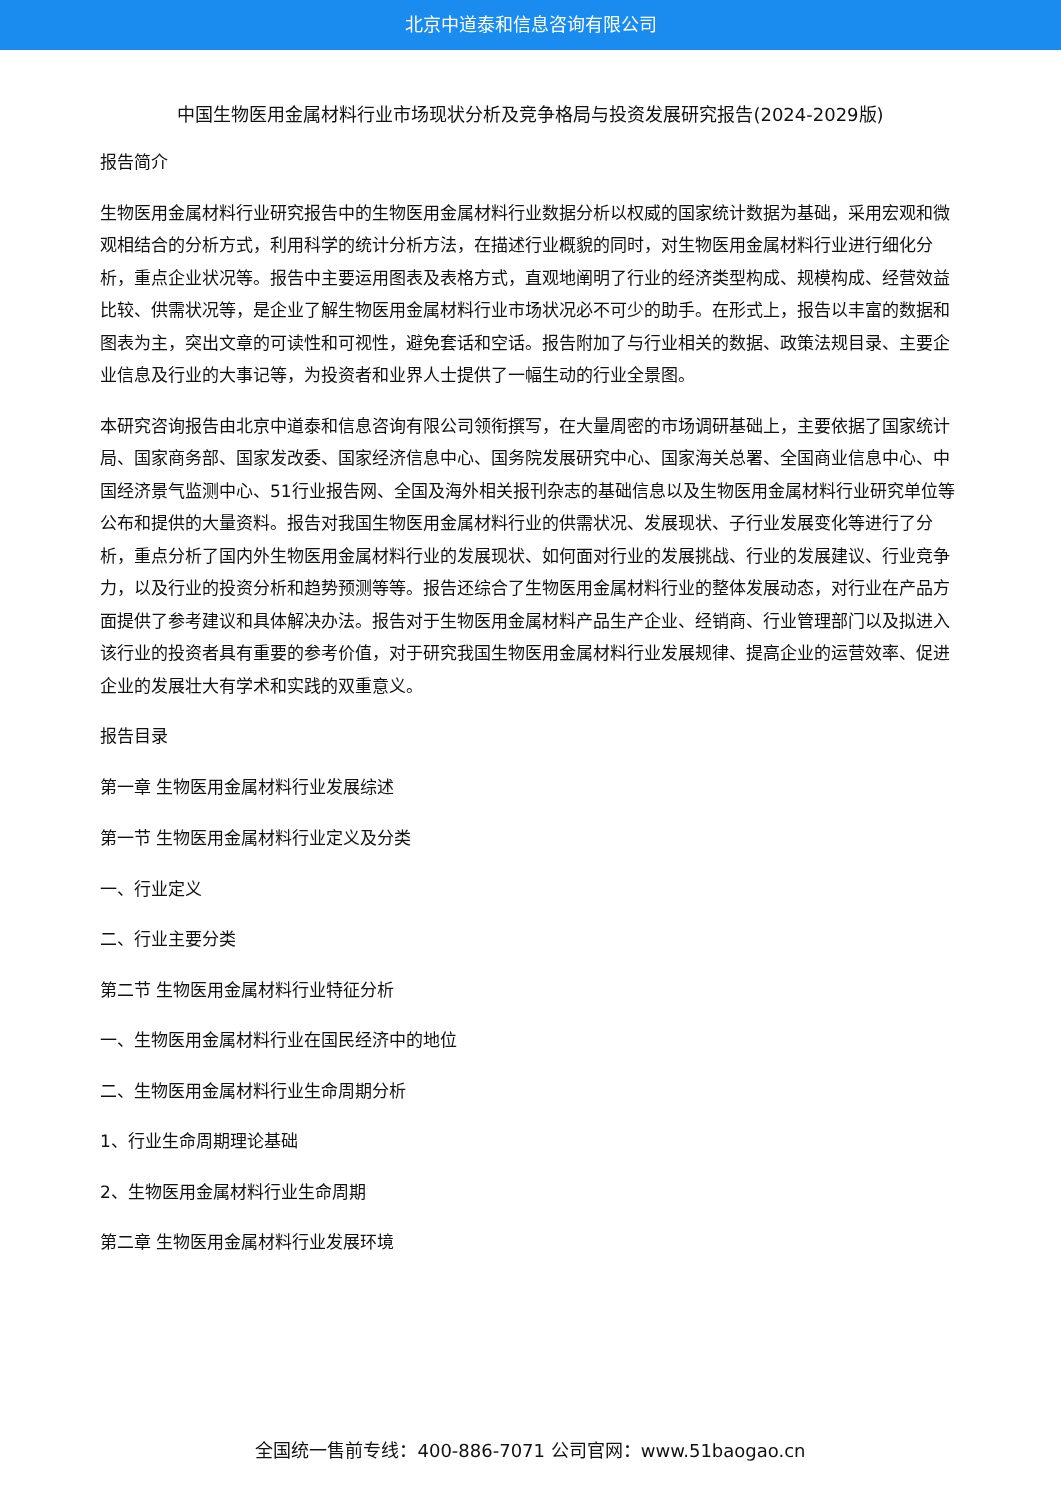北京中道泰和信息咨询有限公司
中国生物医用金属材料行业市场现状分析及竞争格局与投资发展研究报告(2024-2029版)
报告简介
生物医用金属材料行业研究报告中的生物医用金属材料行业数据分析以权威的国家统计数据为基础，采用宏观和微观相结合的分析方式，利用科学的统计分析方法，在描述行业概貌的同时，对生物医用金属材料行业进行细化分析，重点企业状况等。报告中主要运用图表及表格方式，直观地阐明了行业的经济类型构成、规模构成、经营效益比较、供需状况等，是企业了解生物医用金属材料行业市场状况必不可少的助手。在形式上，报告以丰富的数据和图表为主，突出文章的可读性和可视性，避免套话和空话。报告附加了与行业相关的数据、政策法规目录、主要企业信息及行业的大事记等，为投资者和业界人士提供了一幅生动的行业全景图。
本研究咨询报告由北京中道泰和信息咨询有限公司领衔撰写，在大量周密的市场调研基础上，主要依据了国家统计局、国家商务部、国家发改委、国家经济信息中心、国务院发展研究中心、国家海关总署、全国商业信息中心、中国经济景气监测中心、51行业报告网、全国及海外相关报刊杂志的基础信息以及生物医用金属材料行业研究单位等公布和提供的大量资料。报告对我国生物医用金属材料行业的供需状况、发展现状、子行业发展变化等进行了分析，重点分析了国内外生物医用金属材料行业的发展现状、如何面对行业的发展挑战、行业的发展建议、行业竞争力，以及行业的投资分析和趋势预测等等。报告还综合了生物医用金属材料行业的整体发展动态，对行业在产品方面提供了参考建议和具体解决办法。报告对于生物医用金属材料产品生产企业、经销商、行业管理部门以及拟进入该行业的投资者具有重要的参考价值，对于研究我国生物医用金属材料行业发展规律、提高企业的运营效率、促进企业的发展壮大有学术和实践的双重意义。
报告目录
第一章 生物医用金属材料行业发展综述
第一节 生物医用金属材料行业定义及分类
一、行业定义
二、行业主要分类
第二节 生物医用金属材料行业特征分析
一、生物医用金属材料行业在国民经济中的地位
二、生物医用金属材料行业生命周期分析
1、行业生命周期理论基础
2、生物医用金属材料行业生命周期
第二章 生物医用金属材料行业发展环境
全国统一售前专线：400-886-7071 公司官网：www.51baogao.cn